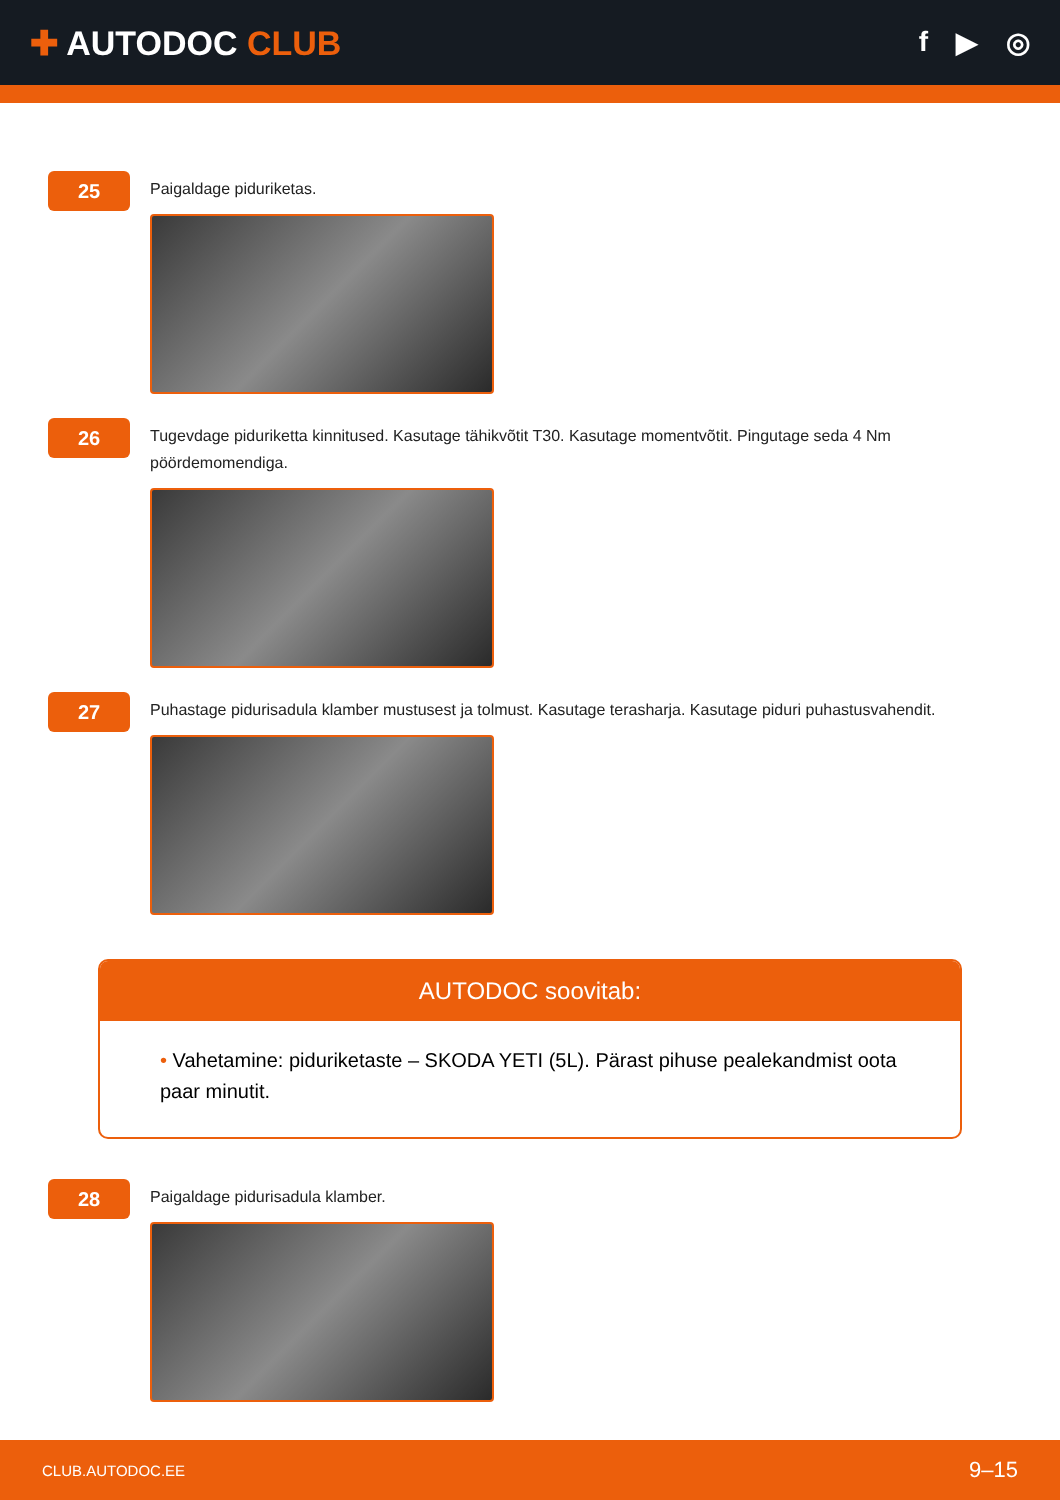✚ AUTODOC CLUB
f ▶ ◎
25
Paigaldage piduriketas.
26
Tugevdage piduriketta kinnitused. Kasutage tähikvõtit T30. Kasutage momentvõtit. Pingutage seda 4 Nm pöördemomendiga.
27
Puhastage pidurisadula klamber mustusest ja tolmust. Kasutage terasharja. Kasutage piduri puhastusvahendit.
AUTODOC soovitab:
• Vahetamine: piduriketaste – SKODA YETI (5L). Pärast pihuse pealekandmist oota paar minutit.
28
Paigaldage pidurisadula klamber.
CLUB.AUTODOC.EE 9–15